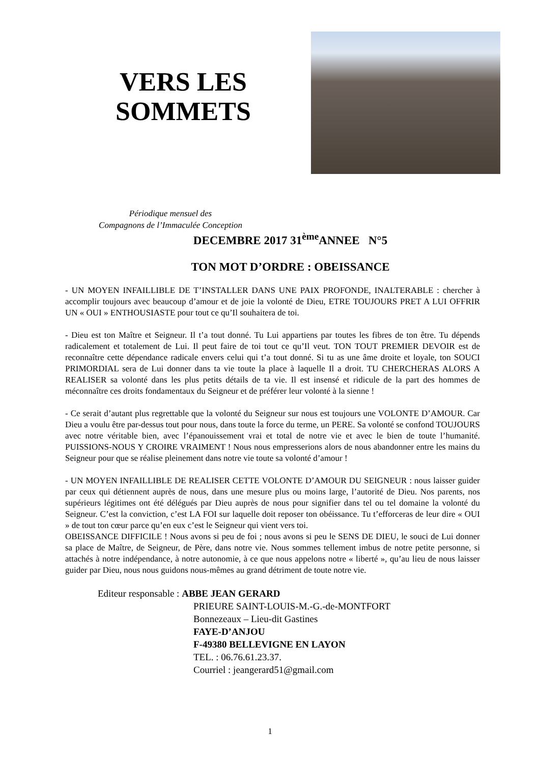VERS LES SOMMETS
Périodique mensuel des
Compagnons de l’Immaculée Conception
DECEMBRE 2017 31<sup>ème</sup>ANNEE N°5
TON MOT D’ORDRE : OBEISSANCE
- UN MOYEN INFAILLIBLE DE T’INSTALLER DANS UNE PAIX PROFONDE, INALTERABLE : chercher à accomplir toujours avec beaucoup d’amour et de joie la volonté de Dieu, ETRE TOUJOURS PRET A LUI OFFRIR UN « OUI » ENTHOUSIASTE pour tout ce qu’Il souhaitera de toi.
- Dieu est ton Maître et Seigneur. Il t’a tout donné. Tu Lui appartiens par toutes les fibres de ton être. Tu dépends radicalement et totalement de Lui. Il peut faire de toi tout ce qu’Il veut. TON TOUT PREMIER DEVOIR est de reconnaître cette dépendance radicale envers celui qui t’a tout donné. Si tu as une âme droite et loyale, ton SOUCI PRIMORDIAL sera de Lui donner dans ta vie toute la place à laquelle Il a droit. TU CHERCHERAS ALORS A REALISER sa volonté dans les plus petits détails de ta vie. Il est insensé et ridicule de la part des hommes de méconnaître ces droits fondamentaux du Seigneur et de préférer leur volonté à la sienne !
- Ce serait d’autant plus regrettable que la volonté du Seigneur sur nous est toujours une VOLONTE D’AMOUR. Car Dieu a voulu être par-dessus tout pour nous, dans toute la force du terme, un PERE. Sa volonté se confond TOUJOURS avec notre véritable bien, avec l’épanouissement vrai et total de notre vie et avec le bien de toute l’humanité. PUISSIONS-NOUS Y CROIRE VRAIMENT ! Nous nous empresserions alors de nous abandonner entre les mains du Seigneur pour que se réalise pleinement dans notre vie toute sa volonté d’amour !
- UN MOYEN INFAILLIBLE DE REALISER CETTE VOLONTE D’AMOUR DU SEIGNEUR : nous laisser guider par ceux qui détiennent auprès de nous, dans une mesure plus ou moins large, l’autorité de Dieu. Nos parents, nos supérieurs légitimes ont été délégués par Dieu auprès de nous pour signifier dans tel ou tel domaine la volonté du Seigneur. C’est la conviction, c’est LA FOI sur laquelle doit reposer ton obéissance. Tu t’efforceras de leur dire « OUI » de tout ton cœur parce qu’en eux c’est le Seigneur qui vient vers toi.
OBEISSANCE DIFFICILE ! Nous avons si peu de foi ; nous avons si peu le SENS DE DIEU, le souci de Lui donner sa place de Maître, de Seigneur, de Père, dans notre vie. Nous sommes tellement imbus de notre petite personne, si attachés à notre indépendance, à notre autonomie, à ce que nous appelons notre « liberté », qu’au lieu de nous laisser guider par Dieu, nous nous guidons nous-mêmes au grand détriment de toute notre vie.
Editeur responsable : ABBE JEAN GERARD
PRIEURE SAINT-LOUIS-M.-G.-de-MONTFORT
Bonnezeaux – Lieu-dit Gastines
FAYE-D’ANJOU
F-49380 BELLEVIGNE EN LAYON
TEL. : 06.76.61.23.37.
Courriel : jeangerard51@gmail.com
1